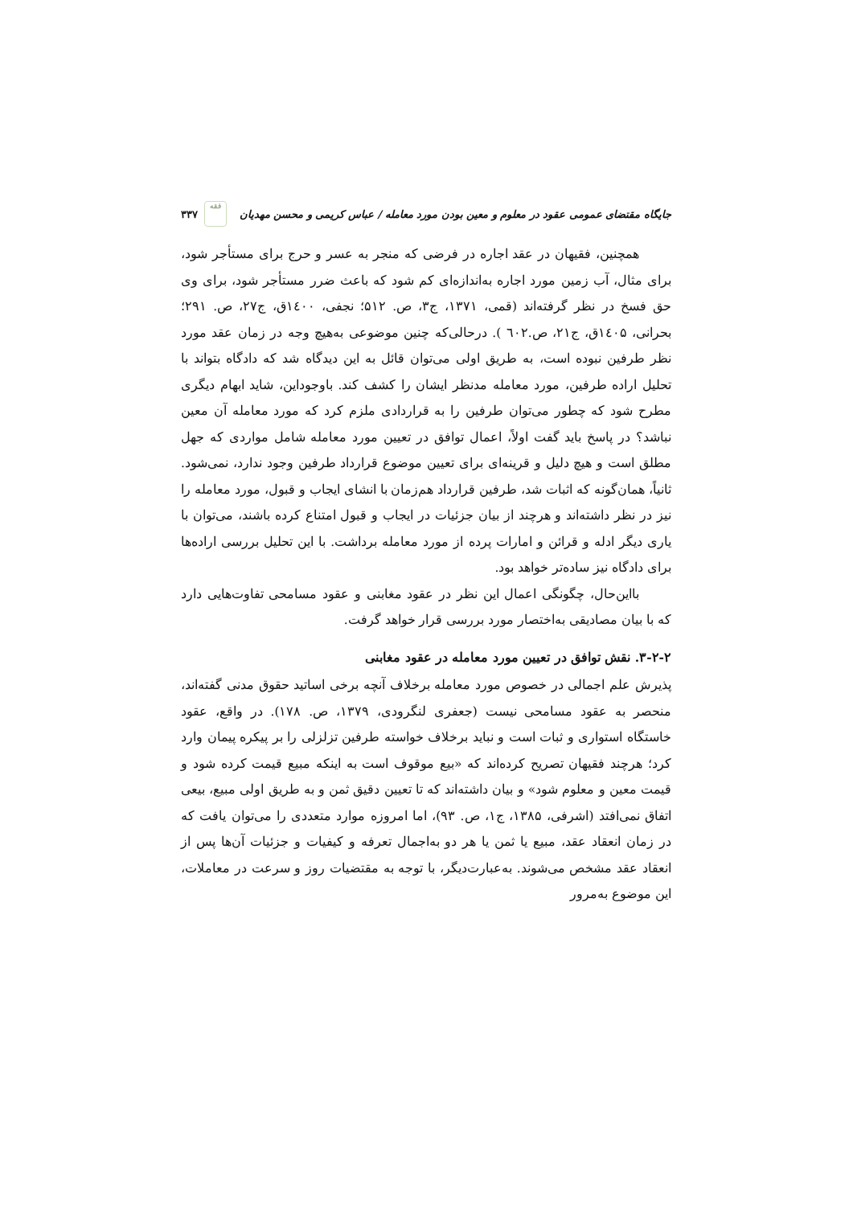جایگاه مقتضای عمومی عقود در معلوم و معین بودن مورد معامله / عباس کریمی و محسن مهدیان ۳۳۷ فقه
همچنین، فقیهان در عقد اجاره در فرضی که منجر به عسر و حرج برای مستأجر شود، برای مثال، آب زمین مورد اجاره به‌اندازه‌ای کم شود که باعث ضرر مستأجر شود، برای وی حق فسخ در نظر گرفته‌اند (قمی، ۱۳۷۱، ج۳، ص. ۵۱۲؛ نجفی، ۱٤۰۰ق، ج۲۷، ص. ۲۹۱؛ بحرانی، ۱٤۰۵ق، ج۲۱، ص.٦۰۲ ). درحالی‌که چنین موضوعی به‌هیچ وجه در زمان عقد مورد نظر طرفین نبوده است، به طریق اولی می‌توان قائل به این دیدگاه شد که دادگاه بتواند با تحلیل اراده طرفین، مورد معامله مدنظر ایشان را کشف کند. باوجوداین، شاید ابهام دیگری مطرح شود که چطور می‌توان طرفین را به قراردادی ملزم کرد که مورد معامله آن معین نباشد؟ در پاسخ باید گفت اولاً، اعمال توافق در تعیین مورد معامله شامل مواردی که جهل مطلق است و هیچ دلیل و قرینه‌ای برای تعیین موضوع قرارداد طرفین وجود ندارد، نمی‌شود. ثانیاً، همان‌گونه که اثبات شد، طرفین قرارداد هم‌زمان با انشای ایجاب و قبول، مورد معامله را نیز در نظر داشته‌اند و هرچند از بیان جزئیات در ایجاب و قبول امتناع کرده باشند، می‌توان با یاری دیگر ادله و قرائن و امارات پرده از مورد معامله برداشت. با این تحلیل بررسی اراده‌ها برای دادگاه نیز ساده‌تر خواهد بود.
بااین‌حال، چگونگی اعمال این نظر در عقود مغابنی و عقود مسامحی تفاوت‌هایی دارد که با بیان مصادیقی به‌اختصار مورد بررسی قرار خواهد گرفت.
۳-۲-۲. نقش توافق در تعیین مورد معامله در عقود مغابنی
پذیرش علم اجمالی در خصوص مورد معامله برخلاف آنچه برخی اساتید حقوق مدنی گفته‌اند، منحصر به عقود مسامحی نیست (جعفری لنگرودی، ۱۳۷۹، ص. ۱۷۸). در واقع، عقود خاستگاه استواری و ثبات است و نباید برخلاف خواسته طرفین تزلزلی را بر پیکره پیمان وارد کرد؛ هرچند فقیهان تصریح کرده‌اند که «بیع موقوف است به اینکه مبیع قیمت کرده شود و قیمت معین و معلوم شود» و بیان داشته‌اند که تا تعیین دقیق ثمن و به طریق اولی مبیع، بیعی اتفاق نمی‌افتد (اشرفی، ۱۳۸۵، ج۱، ص. ۹۳)، اما امروزه موارد متعددی را می‌توان یافت که در زمان انعقاد عقد، مبیع یا ثمن یا هر دو به‌اجمال تعرفه و کیفیات و جزئیات آن‌ها پس از انعقاد عقد مشخص می‌شوند. به‌عبارت‌دیگر، با توجه به مقتضیات روز و سرعت در معاملات، این موضوع به‌مرور